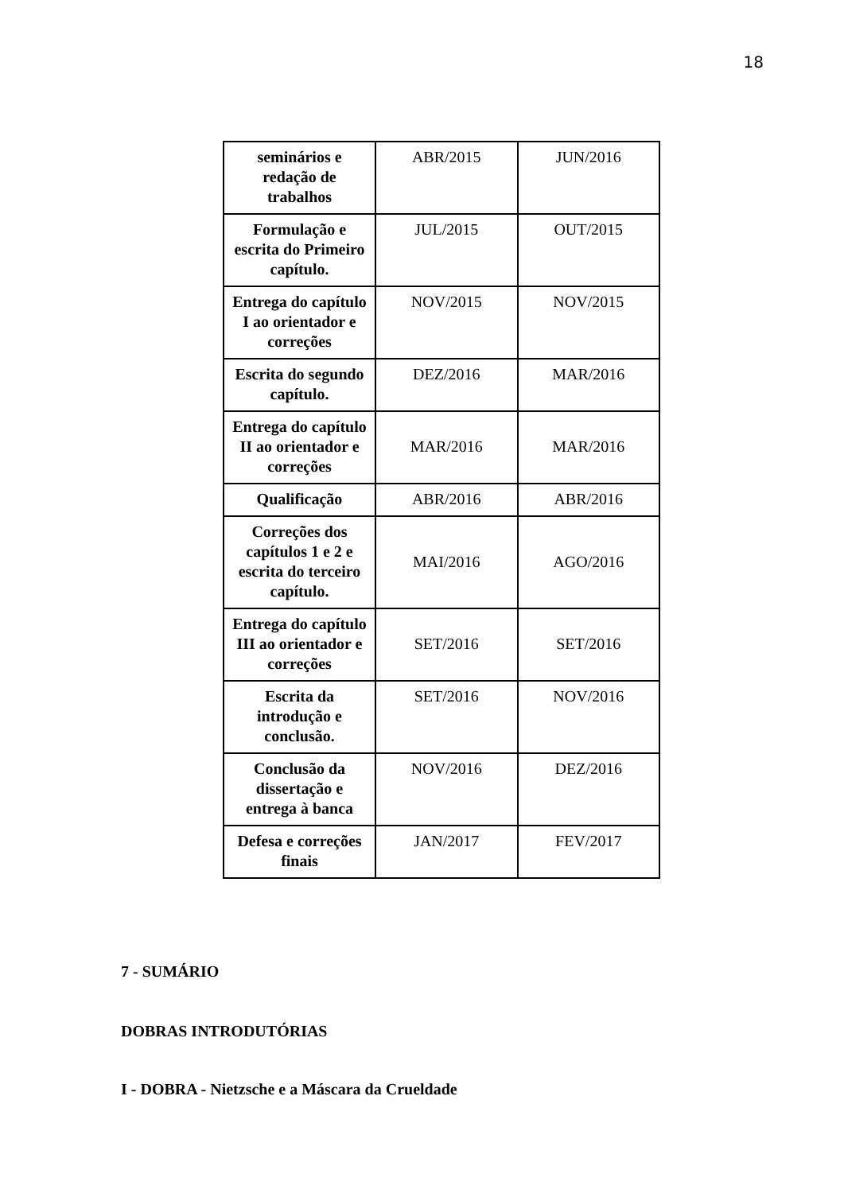18
| seminários e redação de trabalhos | ABR/2015 | JUN/2016 |
| Formulação e escrita do Primeiro capítulo. | JUL/2015 | OUT/2015 |
| Entrega do capítulo I ao orientador e correções | NOV/2015 | NOV/2015 |
| Escrita do segundo capítulo. | DEZ/2016 | MAR/2016 |
| Entrega do capítulo II ao orientador e correções | MAR/2016 | MAR/2016 |
| Qualificação | ABR/2016 | ABR/2016 |
| Correções dos capítulos 1 e 2 e escrita do terceiro capítulo. | MAI/2016 | AGO/2016 |
| Entrega do capítulo III ao orientador e correções | SET/2016 | SET/2016 |
| Escrita da introdução e conclusão. | SET/2016 | NOV/2016 |
| Conclusão da dissertação e entrega à banca | NOV/2016 | DEZ/2016 |
| Defesa e correções finais | JAN/2017 | FEV/2017 |
7 - SUMÁRIO
DOBRAS INTRODUTÓRIAS
I - DOBRA - Nietzsche e a Máscara da Crueldade